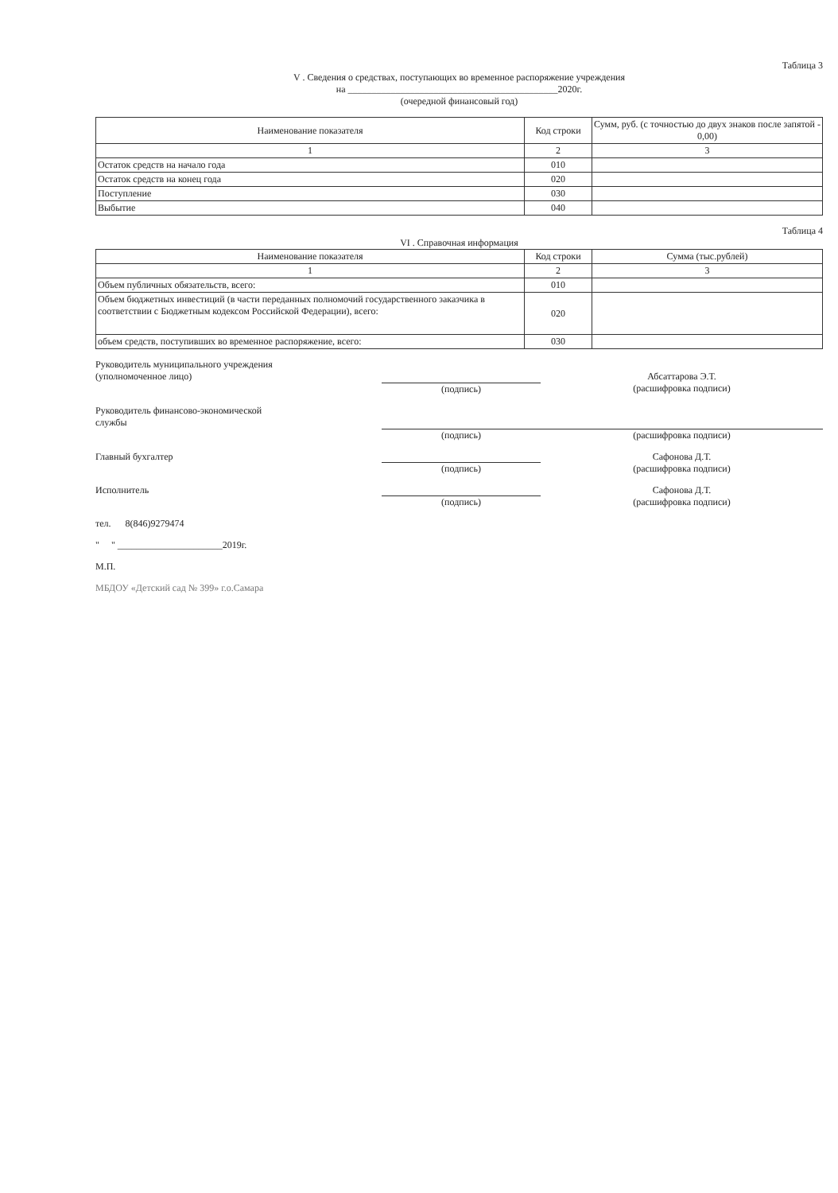Таблица 3
V . Сведения о средствах, поступающих во временное распоряжение учреждения
на ____________________________________________2020г.
(очередной финансовый год)
| Наименование показателя | Код строки | Сумм, руб. (с точностью до двух знаков после запятой - 0,00) |
| --- | --- | --- |
| 1 | 2 | 3 |
| Остаток средств на начало года | 010 | |
| Остаток средств на конец года | 020 | |
| Поступление | 030 | |
| Выбытие | 040 | |
Таблица 4
VI . Справочная информация
| Наименование показателя | Код строки | Сумма (тыс.рублей) |
| --- | --- | --- |
| 1 | 2 | 3 |
| Объем публичных обязательств, всего: | 010 | |
| Объем бюджетных инвестиций (в части переданных полномочий государственного заказчика в соответствии с Бюджетным кодексом Российской Федерации), всего: | 020 | |
| объем средств, поступивших во временное распоряжение, всего: | 030 | |
Руководитель муниципального учреждения
(уполномоченное лицо)
(подпись)
Абсаттарова Э.Т.
(расшифровка подписи)
Руководитель финансово-экономической
службы
(подпись) (расшифровка подписи)
Главный бухгалтер (подпись) Сафонова Д.Т.
(расшифровка подписи)
Исполнитель (подпись) Сафонова Д.Т.
(расшифровка подписи)
тел. 8(846)9279474
" " ______________________2019г.
М.П.
МБДОУ «Детский сад № 399» г.о.Самара